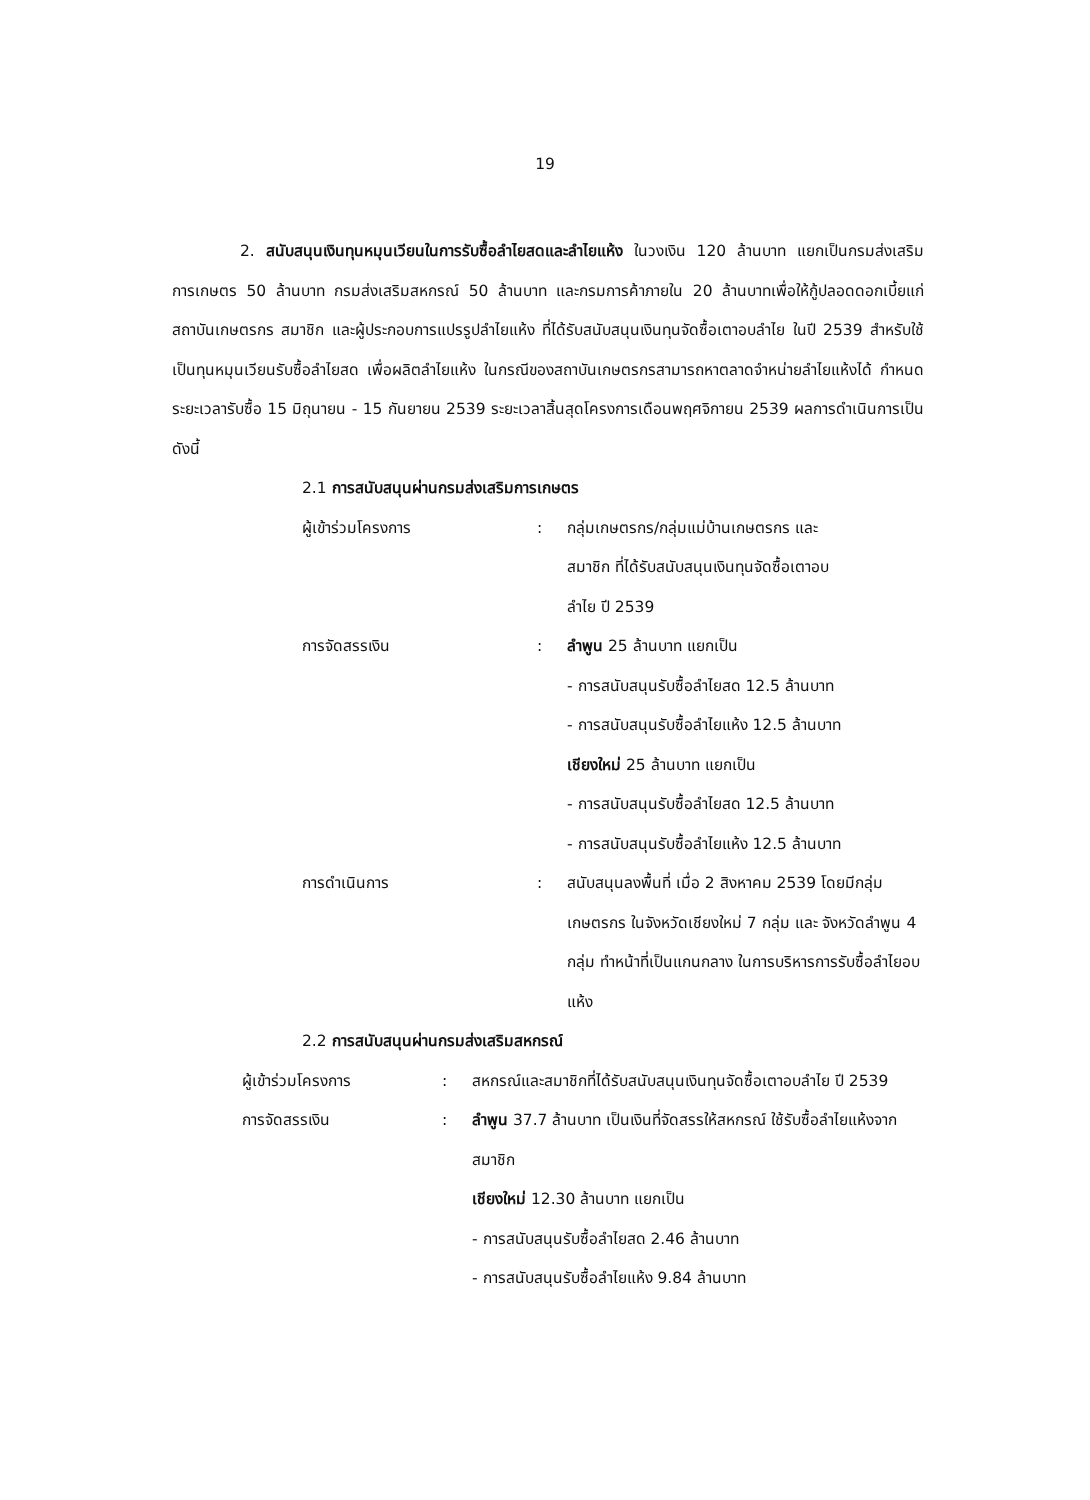19
2. สนับสนุนเงินทุนหมุนเวียนในการรับซื้อลำไยสดและลำไยแห้ง ในวงเงิน 120 ล้านบาท แยกเป็นกรมส่งเสริมการเกษตร 50 ล้านบาท กรมส่งเสริมสหกรณ์ 50 ล้านบาท และกรมการค้าภายใน 20 ล้านบาทเพื่อให้กู้ปลอดดอกเบี้ยแก่สถาบันเกษตรกร สมาชิก และผู้ประกอบการแปรรูปลำไยแห้ง ที่ได้รับสนับสนุนเงินทุนจัดซื้อเตาอบลำไย ในปี 2539 สำหรับใช้เป็นทุนหมุนเวียนรับซื้อลำไยสด เพื่อผลิตลำไยแห้ง ในกรณีของสถาบันเกษตรกรสามารถหาตลาดจำหน่ายลำไยแห้งได้ กำหนดระยะเวลารับซื้อ 15 มิถุนายน - 15 กันยายน 2539 ระยะเวลาสิ้นสุดโครงการเดือนพฤศจิกายน 2539 ผลการดำเนินการเป็นดังนี้
2.1 การสนับสนุนผ่านกรมส่งเสริมการเกษตร
ผู้เข้าร่วมโครงการ : กลุ่มเกษตรกร/กลุ่มแม่บ้านเกษตรกร และ
สมาชิก ที่ได้รับสนับสนุนเงินทุนจัดซื้อเตาอบ
ลำไย ปี 2539
การจัดสรรเงิน : ลำพูน 25 ล้านบาท แยกเป็น
- การสนับสนุนรับซื้อลำไยสด 12.5 ล้านบาท
- การสนับสนุนรับซื้อลำไยแห้ง 12.5 ล้านบาท
เชียงใหม่ 25 ล้านบาท แยกเป็น
- การสนับสนุนรับซื้อลำไยสด 12.5 ล้านบาท
- การสนับสนุนรับซื้อลำไยแห้ง 12.5 ล้านบาท
การดำเนินการ : สนับสนุนลงพื้นที่ เมื่อ 2 สิงหาคม 2539 โดยมีกลุ่มเกษตรกร ในจังหวัดเชียงใหม่ 7 กลุ่ม และ จังหวัดลำพูน 4 กลุ่ม ทำหน้าที่เป็นแกนกลาง ในการบริหารการรับซื้อลำไยอบแห้ง
2.2 การสนับสนุนผ่านกรมส่งเสริมสหกรณ์
ผู้เข้าร่วมโครงการ : สหกรณ์และสมาชิกที่ได้รับสนับสนุนเงินทุนจัดซื้อเตาอบลำไย ปี 2539
การจัดสรรเงิน : ลำพูน 37.7 ล้านบาท เป็นเงินที่จัดสรรให้สหกรณ์ ใช้รับซื้อลำไยแห้งจากสมาชิก
เชียงใหม่ 12.30 ล้านบาท แยกเป็น
- การสนับสนุนรับซื้อลำไยสด 2.46 ล้านบาท
- การสนับสนุนรับซื้อลำไยแห้ง 9.84 ล้านบาท